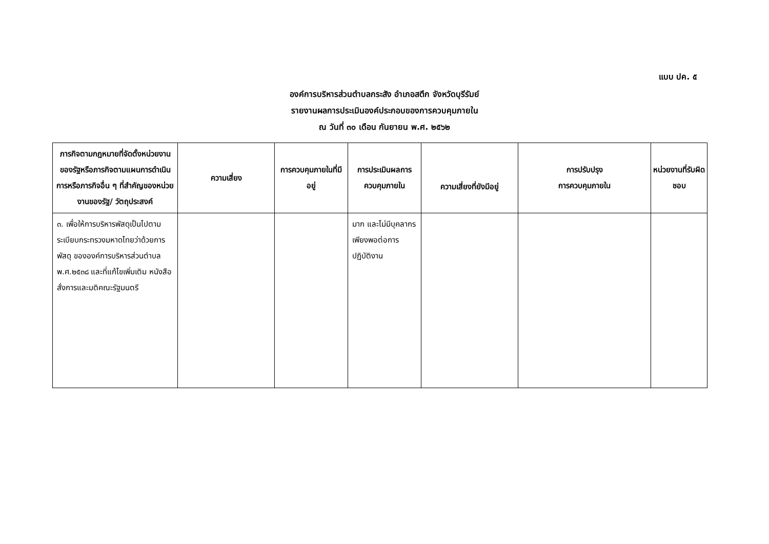แบบ ปค. ๕
องค์การบริหารส่วนตำบลกระสัง อำเภอสตึก จังหวัดบุรีรัมย์
รายงานผลการประเมินองค์ประกอบของการควบคุมภายใน
ณ วันที่ ๓๐ เดือน กันยายน พ.ศ. ๒๕๖๒
| ภารกิจตามกฎหมายที่จัดตั้งหน่วยงานของรัฐหรือภารกิจตามแผนการดำเนินการหรือภารกิจอื่น ๆ ที่สำคัญของหน่วยงานของรัฐ/ วัตถุประสงค์ | ความเสี่ยง | การควบคุมภายในที่มีอยู่ | การประเมินผลการควบคุมภายใน | ความเสี่ยงที่ยังมีอยู่ | การปรับปรุง การควบคุมภายใน | หน่วยงานที่รับผิดชอบ |
| --- | --- | --- | --- | --- | --- | --- |
| ๓. เพื่อให้การบริหารพัสดุเป็นไปตามระเบียบกระทรวงมหาดไทยว่าด้วยการพัสดุ ขององค์การบริหารส่วนตำบล พ.ศ.๒๕๓๘ และที่แก้ไขเพิ่มเติม หนังสือสั่งการและมติคณะรัฐมนตรี | | | มาก และไม่มีบุคลากรเพียงพอต่อการปฏิบัติงาน | | | |